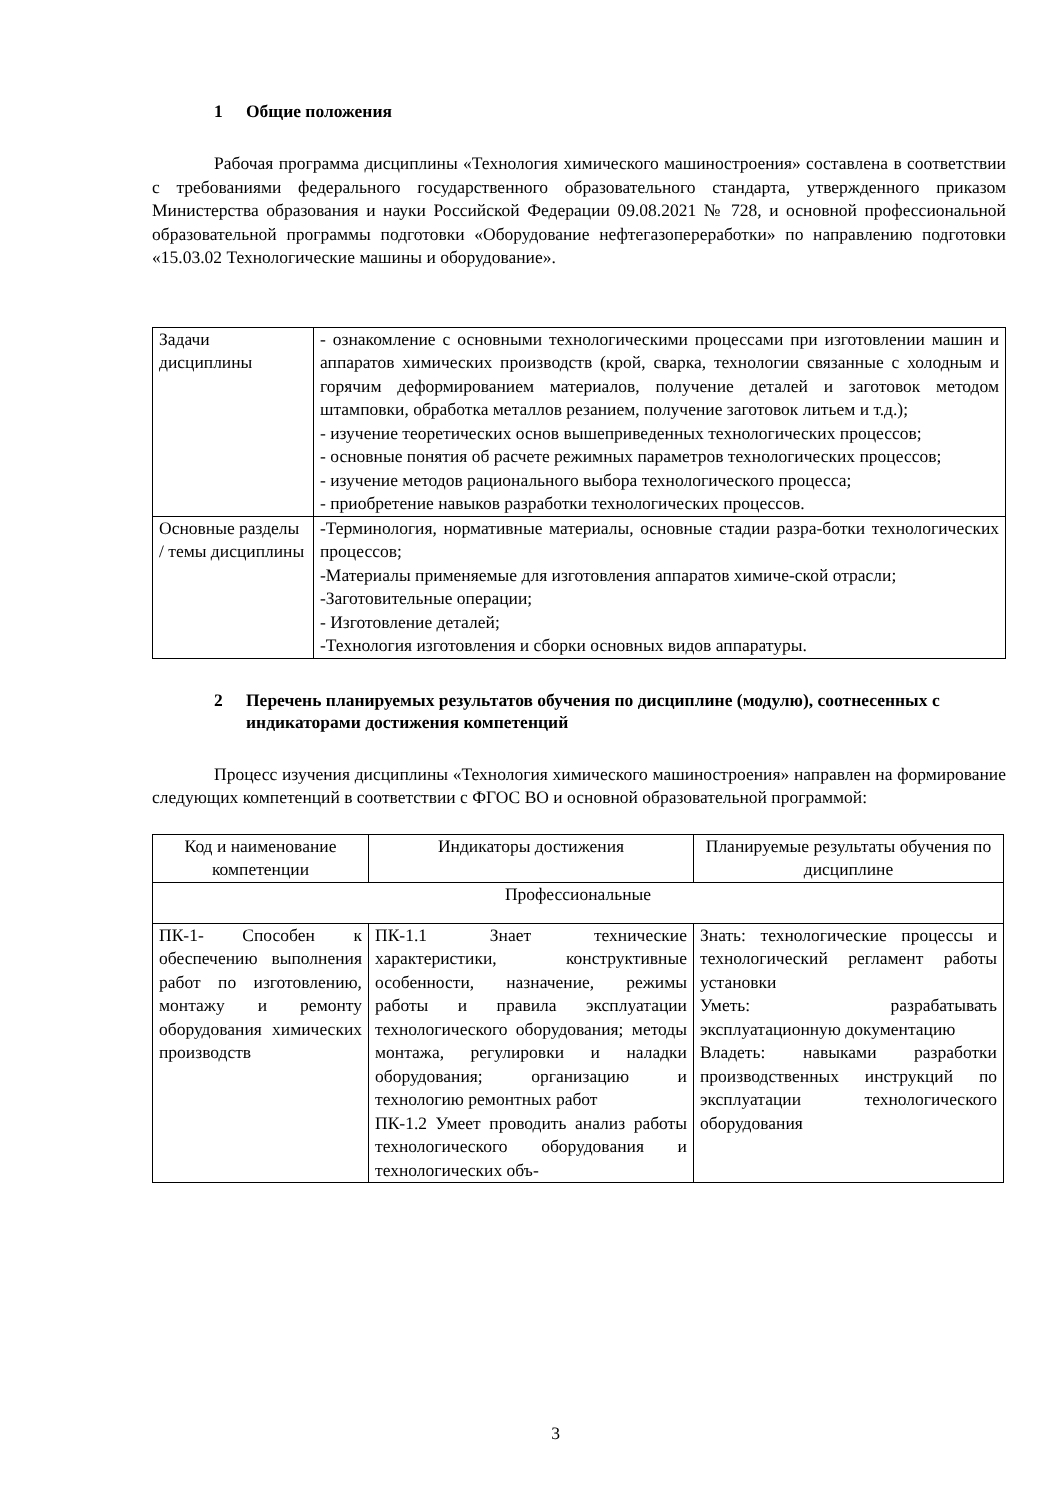1 Общие положения
Рабочая программа дисциплины «Технология химического машиностроения» составлена в соответствии с требованиями федерального государственного образовательного стандарта, утвержденного приказом Министерства образования и науки Российской Федерации 09.08.2021 № 728, и основной профессиональной образовательной программы подготовки «Оборудование нефтегазопереработки» по направлению подготовки «15.03.02 Технологические машины и оборудование».
| Задачи дисциплины | - ознакомление с основными технологическими процессами при изготовлении машин и аппаратов химических производств (крой, сварка, технологии связанные с холодным и горячим деформированием материалов, получение деталей и заготовок методом штамповки, обработка металлов резанием, получение заготовок литьем и т.д.); - изучение теоретических основ вышеприведенных технологических процессов; - основные понятия об расчете режимных параметров технологических процессов; - изучение методов рационального выбора технологического процесса; - приобретение навыков разработки технологических процессов. |
| Основные разделы / темы дисциплины | -Терминология, нормативные материалы, основные стадии разра-ботки технологических процессов; -Материалы применяемые для изготовления аппаратов химиче-ской отрасли; -Заготовительные операции; - Изготовление деталей; -Технология изготовления и сборки основных видов аппаратуры. |
2 Перечень планируемых результатов обучения по дисциплине (модулю), соотнесенных с индикаторами достижения компетенций
Процесс изучения дисциплины «Технология химического машиностроения» направлен на формирование следующих компетенций в соответствии с ФГОС ВО и основной образовательной программой:
| Код и наименование компетенции | Индикаторы достижения | Планируемые результаты обучения по дисциплине |
| Профессиональные | | |
| ПК-1- Способен к обеспечению выполнения работ по изготовлению, монтажу и ремонту оборудования химических производств | ПК-1.1 Знает технические характеристики, конструктивные особенности, назначение, режимы работы и правила эксплуатации технологического оборудования; методы монтажа, регулировки и наладки оборудования; организацию и технологию ремонтных работ ПК-1.2 Умеет проводить анализ работы технологического оборудования и технологических объ- | Знать: технологические процессы и технологический регламент работы установки Уметь: разрабатывать эксплуатационную документацию Владеть: навыками разработки производственных инструкций по эксплуатации технологического оборудования |
3